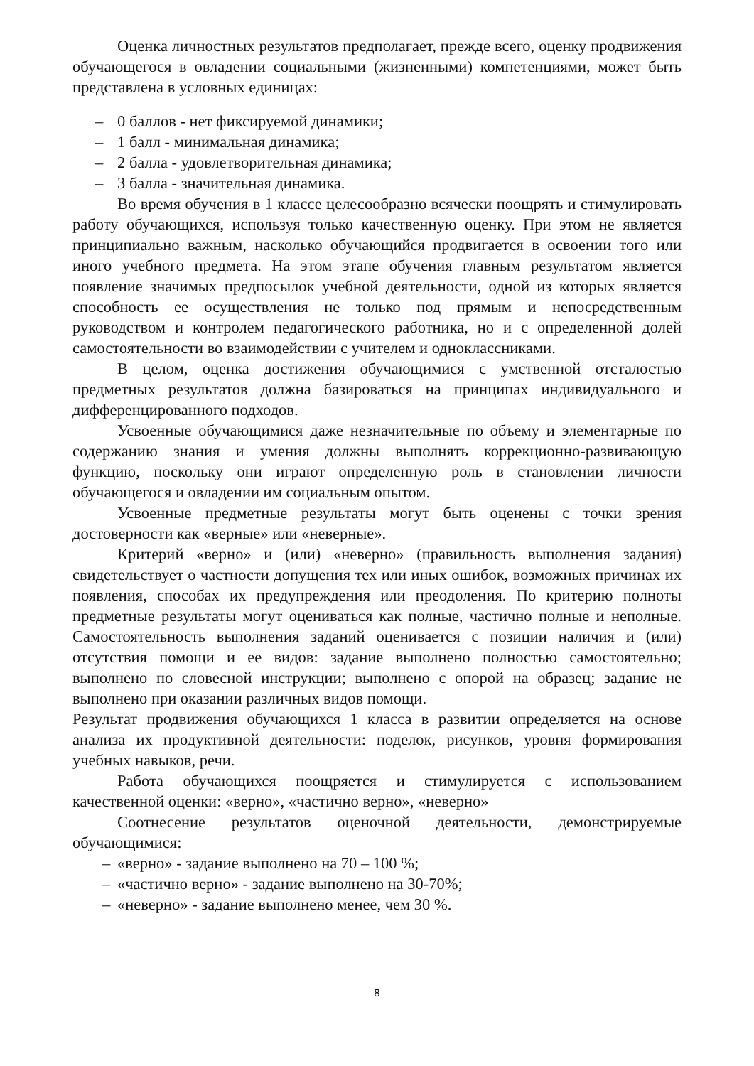Оценка личностных результатов предполагает, прежде всего, оценку продвижения обучающегося в овладении социальными (жизненными) компетенциями, может быть представлена в условных единицах:
– 0 баллов - нет фиксируемой динамики;
– 1 балл - минимальная динамика;
– 2 балла - удовлетворительная динамика;
– 3 балла - значительная динамика.
Во время обучения в 1 классе целесообразно всячески поощрять и стимулировать работу обучающихся, используя только качественную оценку. При этом не является принципиально важным, насколько обучающийся продвигается в освоении того или иного учебного предмета. На этом этапе обучения главным результатом является появление значимых предпосылок учебной деятельности, одной из которых является способность ее осуществления не только под прямым и непосредственным руководством и контролем педагогического работника, но и с определенной долей самостоятельности во взаимодействии с учителем и одноклассниками.
В целом, оценка достижения обучающимися с умственной отсталостью предметных результатов должна базироваться на принципах индивидуального и дифференцированного подходов.
Усвоенные обучающимися даже незначительные по объему и элементарные по содержанию знания и умения должны выполнять коррекционно-развивающую функцию, поскольку они играют определенную роль в становлении личности обучающегося и овладении им социальным опытом.
Усвоенные предметные результаты могут быть оценены с точки зрения достоверности как «верные» или «неверные».
Критерий «верно» и (или) «неверно» (правильность выполнения задания) свидетельствует о частности допущения тех или иных ошибок, возможных причинах их появления, способах их предупреждения или преодоления. По критерию полноты предметные результаты могут оцениваться как полные, частично полные и неполные. Самостоятельность выполнения заданий оценивается с позиции наличия и (или) отсутствия помощи и ее видов: задание выполнено полностью самостоятельно; выполнено по словесной инструкции; выполнено с опорой на образец; задание не выполнено при оказании различных видов помощи.
Результат продвижения обучающихся 1 класса в развитии определяется на основе анализа их продуктивной деятельности: поделок, рисунков, уровня формирования учебных навыков, речи.
Работа обучающихся поощряется и стимулируется с использованием качественной оценки: «верно», «частично верно», «неверно»
Соотнесение результатов оценочной деятельности, демонстрируемые обучающимися:
– «верно» - задание выполнено на 70 – 100 %;
– «частично верно» - задание выполнено на 30-70%;
– «неверно» - задание выполнено менее, чем 30 %.
8